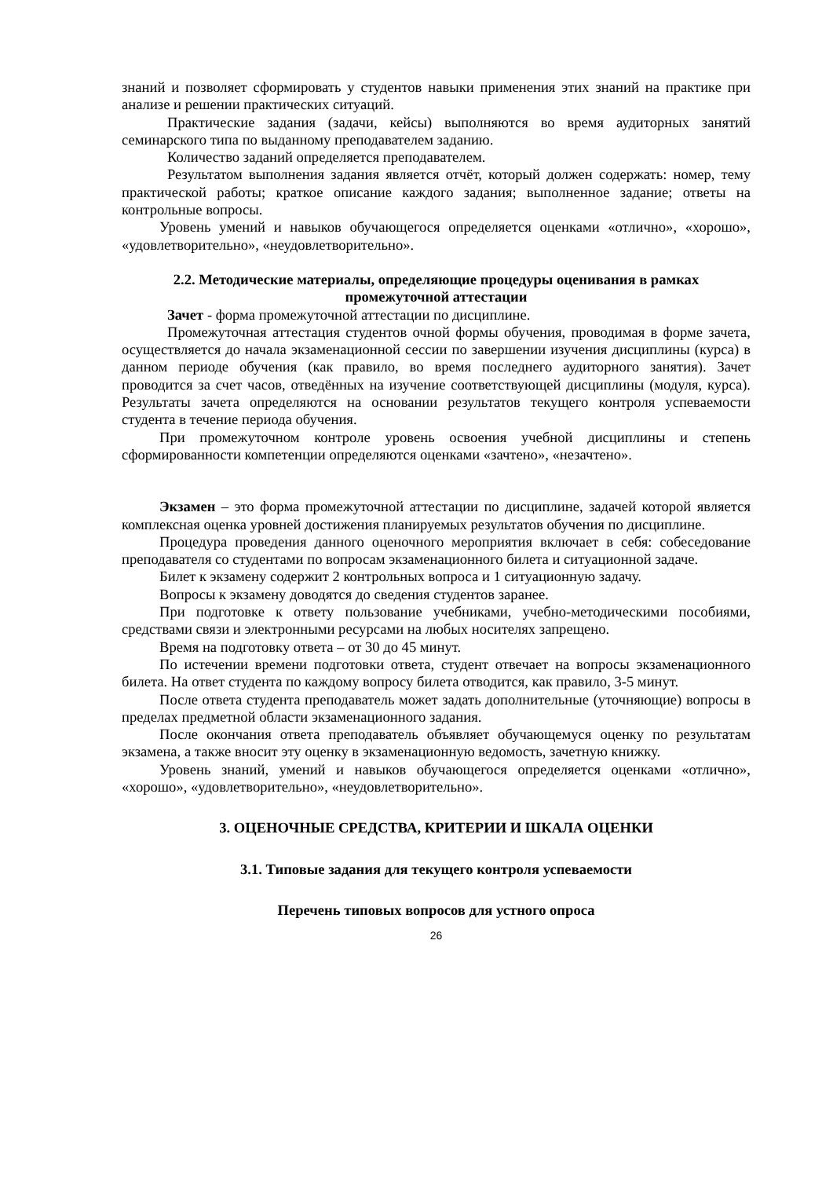знаний и позволяет сформировать у студентов навыки применения этих знаний на практике при анализе и решении практических ситуаций.
Практические задания (задачи, кейсы) выполняются во время аудиторных занятий семинарского типа по выданному преподавателем заданию.
Количество заданий определяется преподавателем.
Результатом выполнения задания является отчёт, который должен содержать: номер, тему практической работы; краткое описание каждого задания; выполненное задание; ответы на контрольные вопросы.
Уровень умений и навыков обучающегося определяется оценками «отлично», «хорошо», «удовлетворительно», «неудовлетворительно».
2.2. Методические материалы, определяющие процедуры оценивания в рамках промежуточной аттестации
Зачет - форма промежуточной аттестации по дисциплине.
Промежуточная аттестация студентов очной формы обучения, проводимая в форме зачета, осуществляется до начала экзаменационной сессии по завершении изучения дисциплины (курса) в данном периоде обучения (как правило, во время последнего аудиторного занятия). Зачет проводится за счет часов, отведённых на изучение соответствующей дисциплины (модуля, курса). Результаты зачета определяются на основании результатов текущего контроля успеваемости студента в течение периода обучения.
При промежуточном контроле уровень освоения учебной дисциплины и степень сформированности компетенции определяются оценками «зачтено», «незачтено».
Экзамен – это форма промежуточной аттестации по дисциплине, задачей которой является комплексная оценка уровней достижения планируемых результатов обучения по дисциплине.
Процедура проведения данного оценочного мероприятия включает в себя: собеседование преподавателя со студентами по вопросам экзаменационного билета и ситуационной задаче.
Билет к экзамену содержит 2 контрольных вопроса и 1 ситуационную задачу.
Вопросы к экзамену доводятся до сведения студентов заранее.
При подготовке к ответу пользование учебниками, учебно-методическими пособиями, средствами связи и электронными ресурсами на любых носителях запрещено.
Время на подготовку ответа – от 30 до 45 минут.
По истечении времени подготовки ответа, студент отвечает на вопросы экзаменационного билета. На ответ студента по каждому вопросу билета отводится, как правило, 3-5 минут.
После ответа студента преподаватель может задать дополнительные (уточняющие) вопросы в пределах предметной области экзаменационного задания.
После окончания ответа преподаватель объявляет обучающемуся оценку по результатам экзамена, а также вносит эту оценку в экзаменационную ведомость, зачетную книжку.
Уровень знаний, умений и навыков обучающегося определяется оценками «отлично», «хорошо», «удовлетворительно», «неудовлетворительно».
3. ОЦЕНОЧНЫЕ СРЕДСТВА, КРИТЕРИИ И ШКАЛА ОЦЕНКИ
3.1. Типовые задания для текущего контроля успеваемости
Перечень типовых вопросов для устного опроса
26